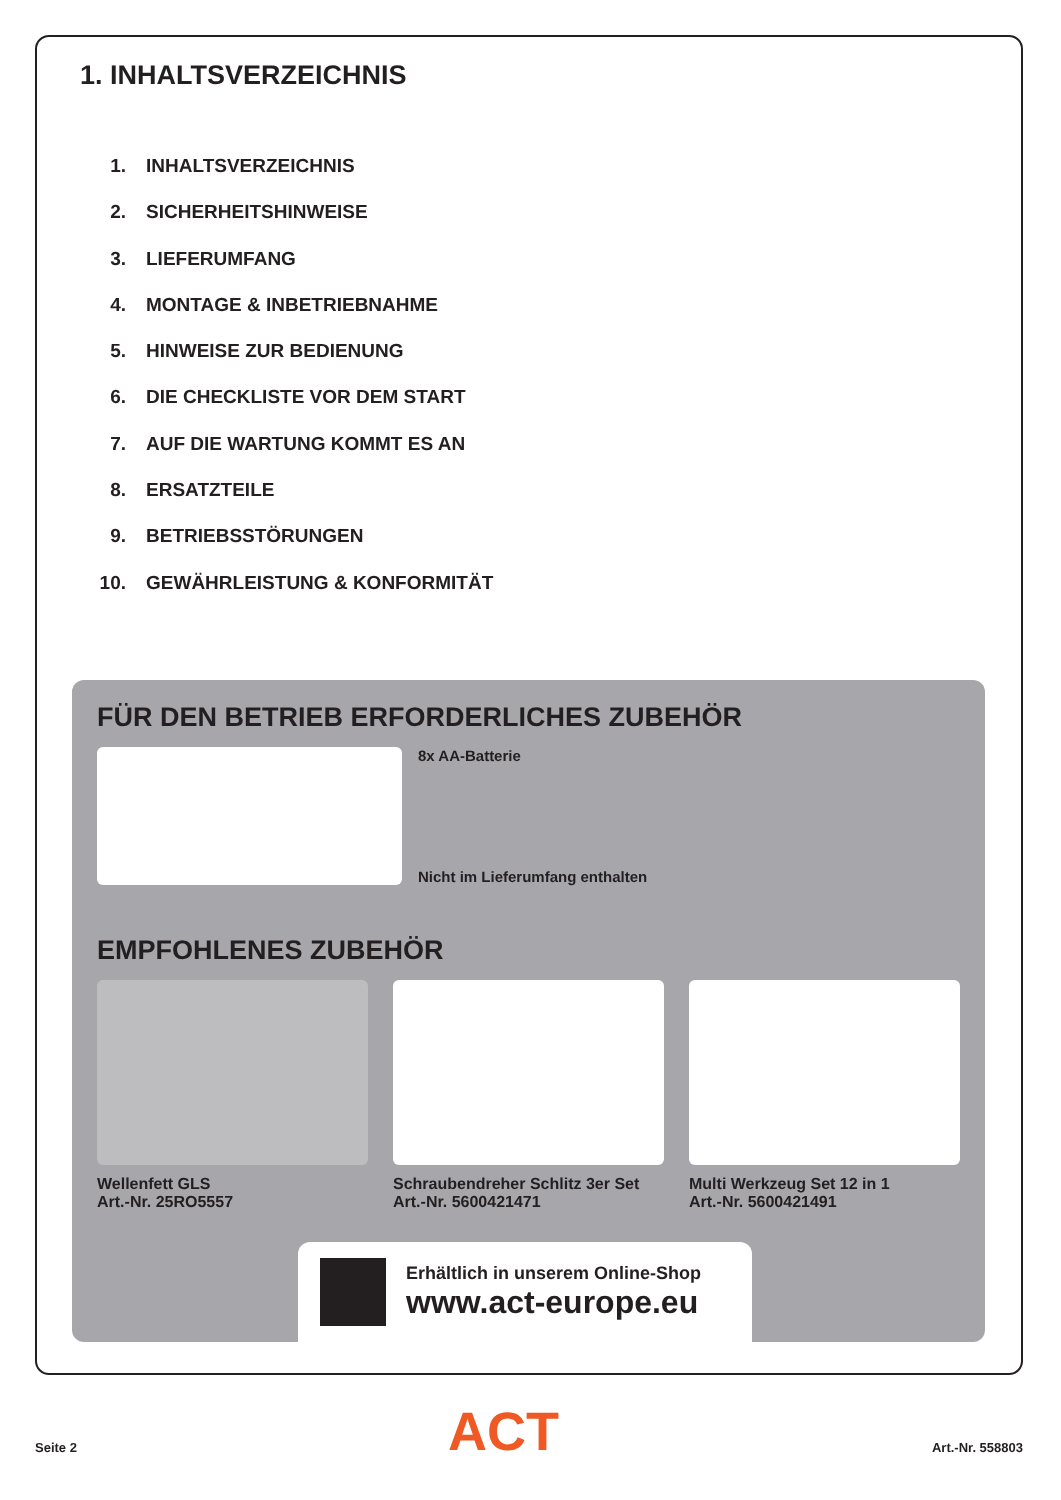1. INHALTSVERZEICHNIS
1. INHALTSVERZEICHNIS
2. SICHERHEITSHINWEISE
3. LIEFERUMFANG
4. MONTAGE & INBETRIEBNAHME
5. HINWEISE ZUR BEDIENUNG
6. DIE CHECKLISTE VOR DEM START
7. AUF DIE WARTUNG KOMMT ES AN
8. ERSATZTEILE
9. BETRIEBSSTÖRUNGEN
10. GEWÄHRLEISTUNG & KONFORMITÄT
FÜR DEN BETRIEB ERFORDERLICHES ZUBEHÖR
8x AA-Batterie
Nicht im Lieferumfang enthalten
EMPFOHLENES ZUBEHÖR
Wellenfett GLS
Art.-Nr. 25RO5557
Schraubendreher Schlitz 3er Set
Art.-Nr. 5600421471
Multi Werkzeug Set 12 in 1
Art.-Nr. 5600421491
Erhältlich in unserem Online-Shop
www.act-europe.eu
ACT
Seite 2 Art.-Nr. 558803